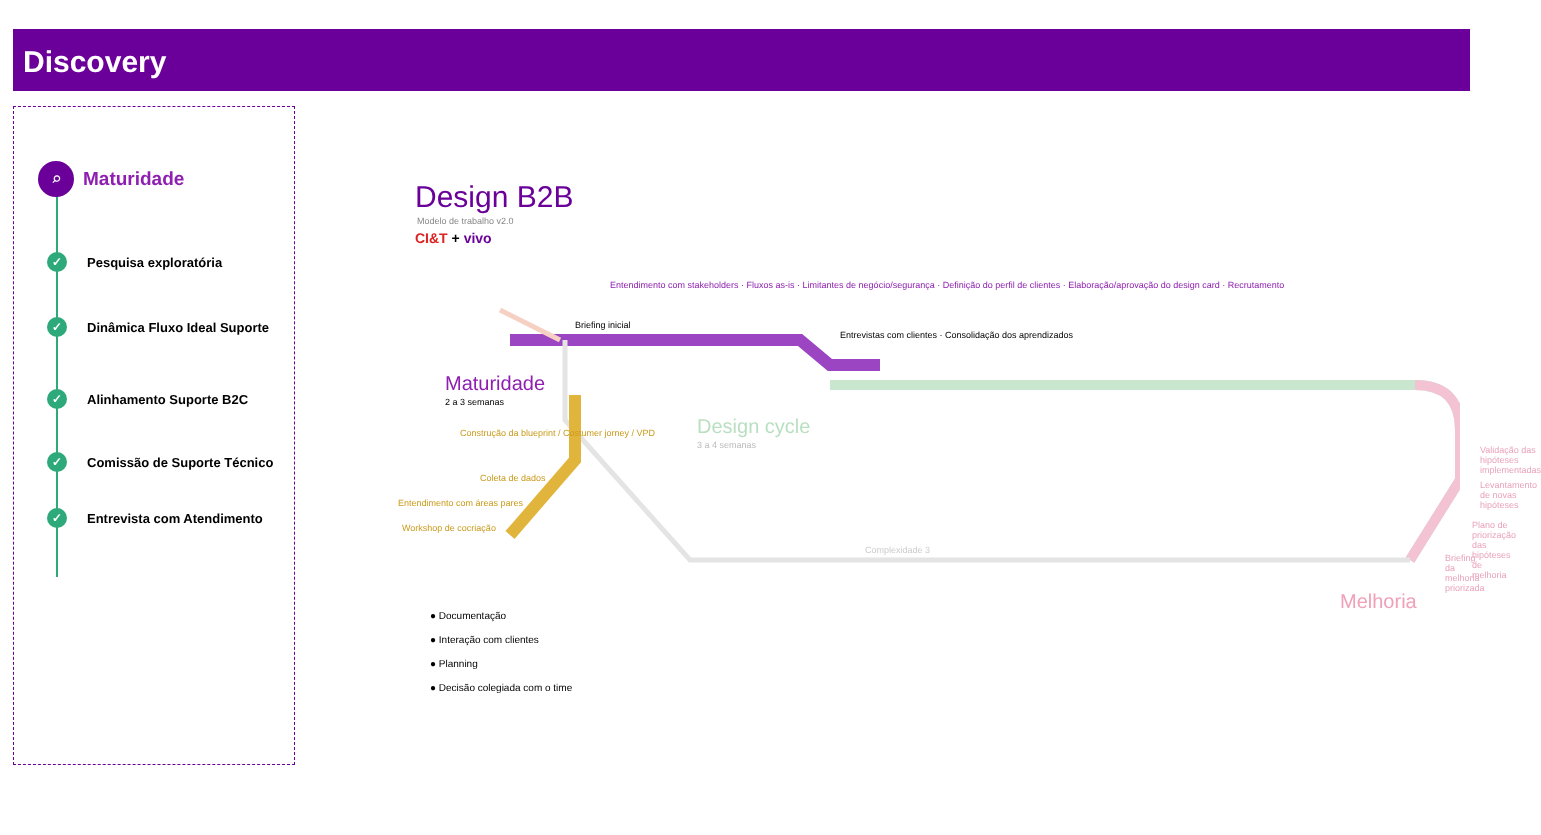Discovery
⌕
Maturidade
✓ Pesquisa exploratória
✓ Dinâmica Fluxo Ideal Suporte
✓ Alinhamento Suporte B2C
✓ Comissão de Suporte Técnico
✓ Entrevista com Atendimento
Design B2B
Modelo de trabalho v2.0
CI&T + vivo
Maturidade
2 a 3 semanas
Design cycle
3 a 4 semanas
Construção da blueprint / Costumer jorney / VPD
Coleta de dados
Entendimento com áreas pares
Workshop de cocriação
Briefing inicial
Entendimento com stakeholders · Fluxos as-is · Limitantes de negócio/segurança · Definição do perfil de clientes · Elaboração/aprovação do design card · Recrutamento
Entrevistas com clientes · Consolidação dos aprendizados
Validação das hipóteses implementadas
Levantamento de novas hipóteses
Plano de priorização das hipóteses de melhoria
Briefing da melhoria priorizada
Melhoria
Complexidade 3
● Documentação
● Interação com clientes
● Planning
● Decisão colegiada com o time